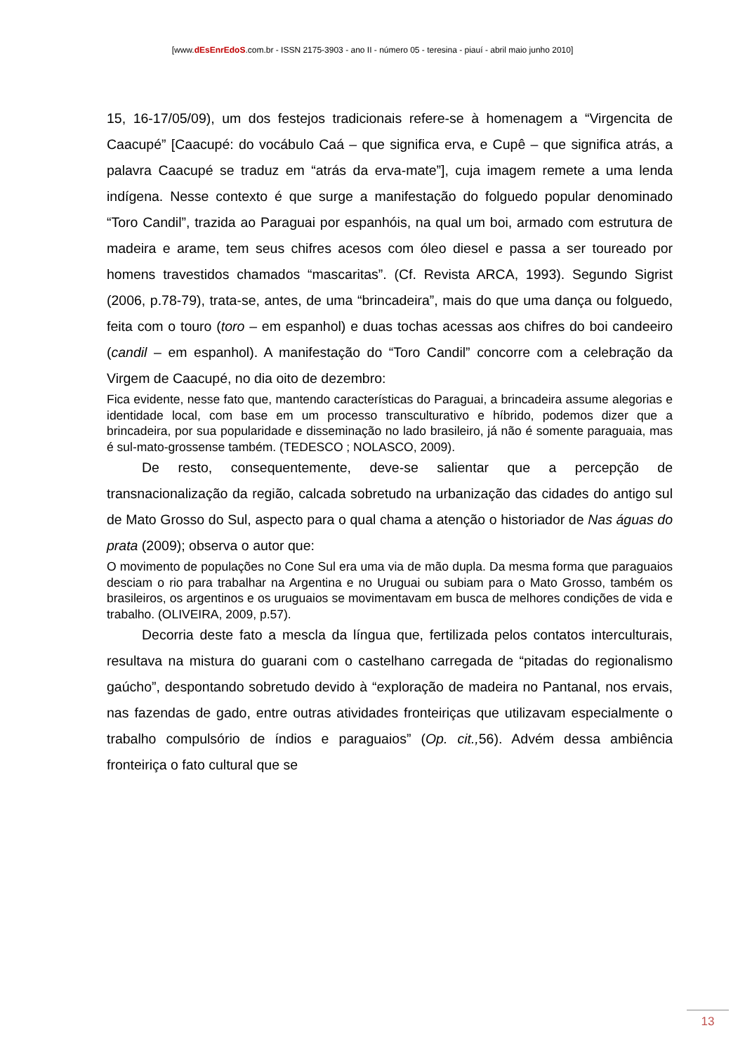[www.dEsEnrEdoS.com.br - ISSN 2175-3903 - ano II - número 05 - teresina - piauí - abril maio junho 2010]
15, 16-17/05/09), um dos festejos tradicionais refere-se à homenagem a “Virgencita de Caacupé” [Caacupé: do vocábulo Caá – que significa erva, e Cupê – que significa atrás, a palavra Caacupé se traduz em “atrás da erva-mate”], cuja imagem remete a uma lenda indígena. Nesse contexto é que surge a manifestação do folguedo popular denominado “Toro Candil”, trazida ao Paraguai por espanhóis, na qual um boi, armado com estrutura de madeira e arame, tem seus chifres acesos com óleo diesel e passa a ser toureado por homens travestidos chamados “mascaritas”. (Cf. Revista ARCA, 1993). Segundo Sigrist (2006, p.78-79), trata-se, antes, de uma “brincadeira”, mais do que uma dança ou folguedo, feita com o touro (toro – em espanhol) e duas tochas acessas aos chifres do boi candeeiro (candil – em espanhol). A manifestação do “Toro Candil” concorre com a celebração da Virgem de Caacupé, no dia oito de dezembro:
Fica evidente, nesse fato que, mantendo características do Paraguai, a brincadeira assume alegorias e identidade local, com base em um processo transculturativo e híbrido, podemos dizer que a brincadeira, por sua popularidade e disseminação no lado brasileiro, já não é somente paraguaia, mas é sul-mato-grossense também. (TEDESCO ; NOLASCO, 2009).
De resto, consequentemente, deve-se salientar que a percepção de transnacionalização da região, calcada sobretudo na urbanização das cidades do antigo sul de Mato Grosso do Sul, aspecto para o qual chama a atenção o historiador de Nas águas do prata (2009); observa o autor que:
O movimento de populações no Cone Sul era uma via de mão dupla. Da mesma forma que paraguaios desciam o rio para trabalhar na Argentina e no Uruguai ou subiam para o Mato Grosso, também os brasileiros, os argentinos e os uruguaios se movimentavam em busca de melhores condições de vida e trabalho. (OLIVEIRA, 2009, p.57).
Decorria deste fato a mescla da língua que, fertilizada pelos contatos interculturais, resultava na mistura do guarani com o castelhano carregada de “pitadas do regionalismo gaúcho”, despontando sobretudo devido à “exploração de madeira no Pantanal, nos ervais, nas fazendas de gado, entre outras atividades fronteiriças que utilizavam especialmente o trabalho compulsório de índios e paraguaios” (Op. cit., 56). Advém dessa ambiência fronteiriça o fato cultural que se
13